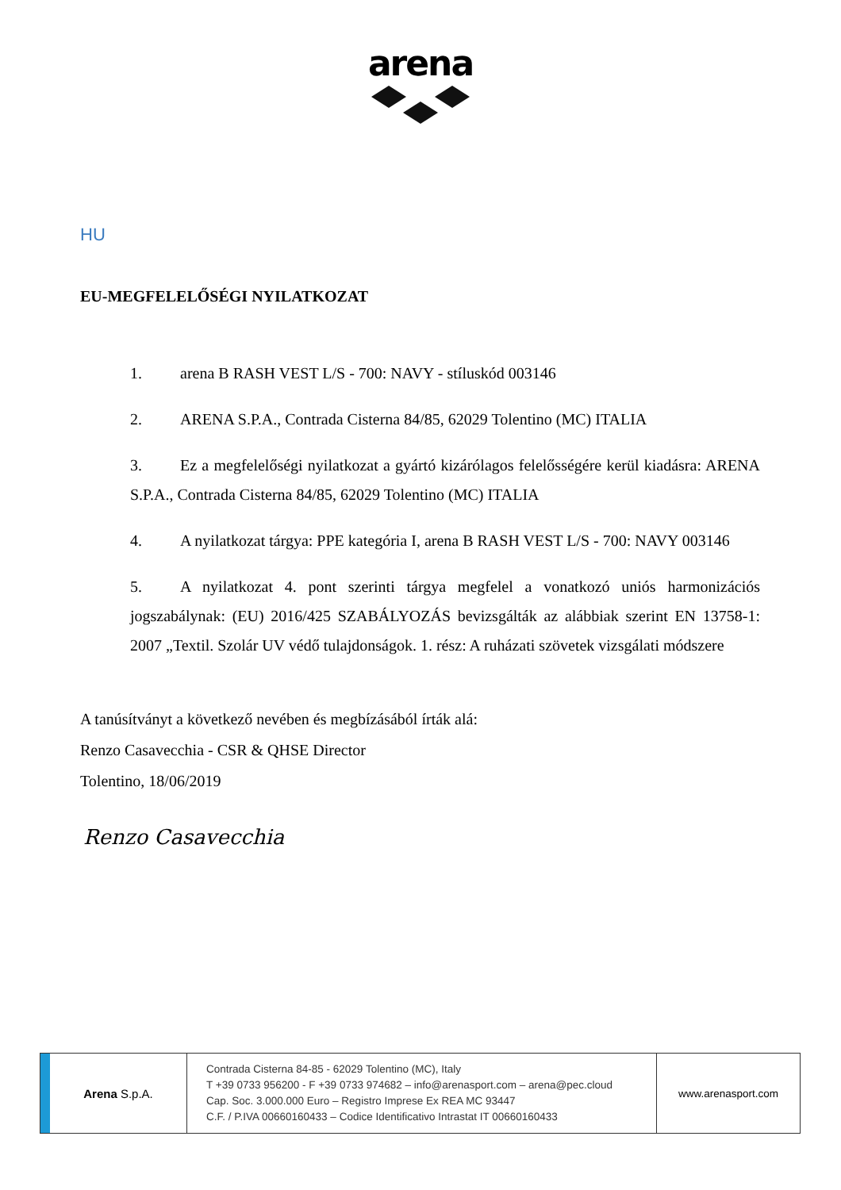arena
HU
EU-MEGFELELŐSÉGI NYILATKOZAT
1. arena B RASH VEST L/S - 700: NAVY - stíluskód 003146
2. ARENA S.P.A., Contrada Cisterna 84/85, 62029 Tolentino (MC) ITALIA
3. Ez a megfelelőségi nyilatkozat a gyártó kizárólagos felelősségére kerül kiadásra: ARENA S.P.A., Contrada Cisterna 84/85, 62029 Tolentino (MC) ITALIA
4. A nyilatkozat tárgya: PPE kategória I, arena B RASH VEST L/S - 700: NAVY 003146
5. A nyilatkozat 4. pont szerinti tárgya megfelel a vonatkozó uniós harmonizációs jogszabálynak: (EU) 2016/425 SZABÁLYOZÁS bevizsgálták az alábbiak szerint EN 13758-1: 2007 „Textil. Szolár UV védő tulajdonságok. 1. rész: A ruházati szövetek vizsgálati módszere
A tanúsítványt a következő nevében és megbízásából írták alá:
Renzo Casavecchia - CSR & QHSE Director
Tolentino, 18/06/2019
Renzo Casavecchia
Arena S.p.A.
Contrada Cisterna 84-85 - 62029 Tolentino (MC), Italy
T +39 0733 956200 - F +39 0733 974682 – info@arenasport.com – arena@pec.cloud
Cap. Soc. 3.000.000 Euro – Registro Imprese Ex REA MC 93447
C.F. / P.IVA 00660160433 – Codice Identificativo Intrastat IT 00660160433
www.arenasport.com